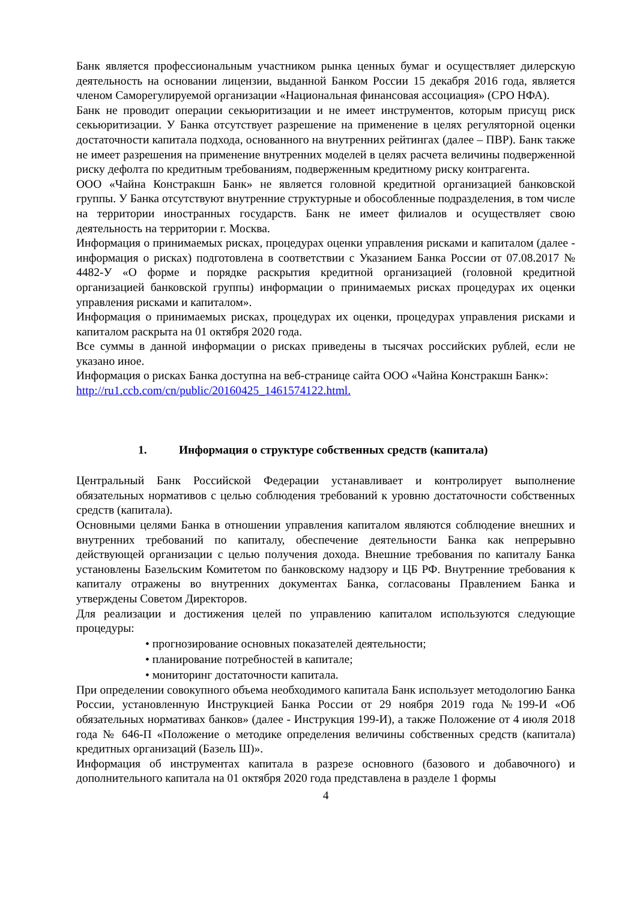Банк является профессиональным участником рынка ценных бумаг и осуществляет дилерскую деятельность на основании лицензии, выданной Банком России 15 декабря 2016 года, является членом Саморегулируемой организации «Национальная финансовая ассоциация» (СРО НФА).
Банк не проводит операции секьюритизации и не имеет инструментов, которым присущ риск секьюритизации. У Банка отсутствует разрешение на применение в целях регуляторной оценки достаточности капитала подхода, основанного на внутренних рейтингах (далее – ПВР). Банк также не имеет разрешения на применение внутренних моделей в целях расчета величины подверженной риску дефолта по кредитным требованиям, подверженным кредитному риску контрагента.
ООО «Чайна Констракшн Банк» не является головной кредитной организацией банковской группы. У Банка отсутствуют внутренние структурные и обособленные подразделения, в том числе на территории иностранных государств. Банк не имеет филиалов и осуществляет свою деятельность на территории г. Москва.
Информация о принимаемых рисках, процедурах оценки управления рисками и капиталом (далее - информация о рисках) подготовлена в соответствии с Указанием Банка России от 07.08.2017 № 4482-У «О форме и порядке раскрытия кредитной организацией (головной кредитной организацией банковской группы) информации о принимаемых рисках процедурах их оценки управления рисками и капиталом».
Информация о принимаемых рисках, процедурах их оценки, процедурах управления рисками и капиталом раскрыта на 01 октября 2020 года.
Все суммы в данной информации о рисках приведены в тысячах российских рублей, если не указано иное.
Информация о рисках Банка доступна на веб-странице сайта ООО «Чайна Констракшн Банк»: http://ru1.ccb.com/cn/public/20160425_1461574122.html.
1. Информация о структуре собственных средств (капитала)
Центральный Банк Российской Федерации устанавливает и контролирует выполнение обязательных нормативов с целью соблюдения требований к уровню достаточности собственных средств (капитала).
Основными целями Банка в отношении управления капиталом являются соблюдение внешних и внутренних требований по капиталу, обеспечение деятельности Банка как непрерывно действующей организации с целью получения дохода. Внешние требования по капиталу Банка установлены Базельским Комитетом по банковскому надзору и ЦБ РФ. Внутренние требования к капиталу отражены во внутренних документах Банка, согласованы Правлением Банка и утверждены Советом Директоров.
Для реализации и достижения целей по управлению капиталом используются следующие процедуры:
• прогнозирование основных показателей деятельности;
• планирование потребностей в капитале;
• мониторинг достаточности капитала.
При определении совокупного объема необходимого капитала Банк использует методологию Банка России, установленную Инструкцией Банка России от 29 ноября 2019 года №199-И «Об обязательных нормативах банков» (далее - Инструкция 199-И), а также Положение от 4 июля 2018 года № 646-П «Положение о методике определения величины собственных средств (капитала) кредитных организаций (Базель Ш)».
Информация об инструментах капитала в разрезе основного (базового и добавочного) и дополнительного капитала на 01 октября 2020 года представлена в разделе 1 формы
4